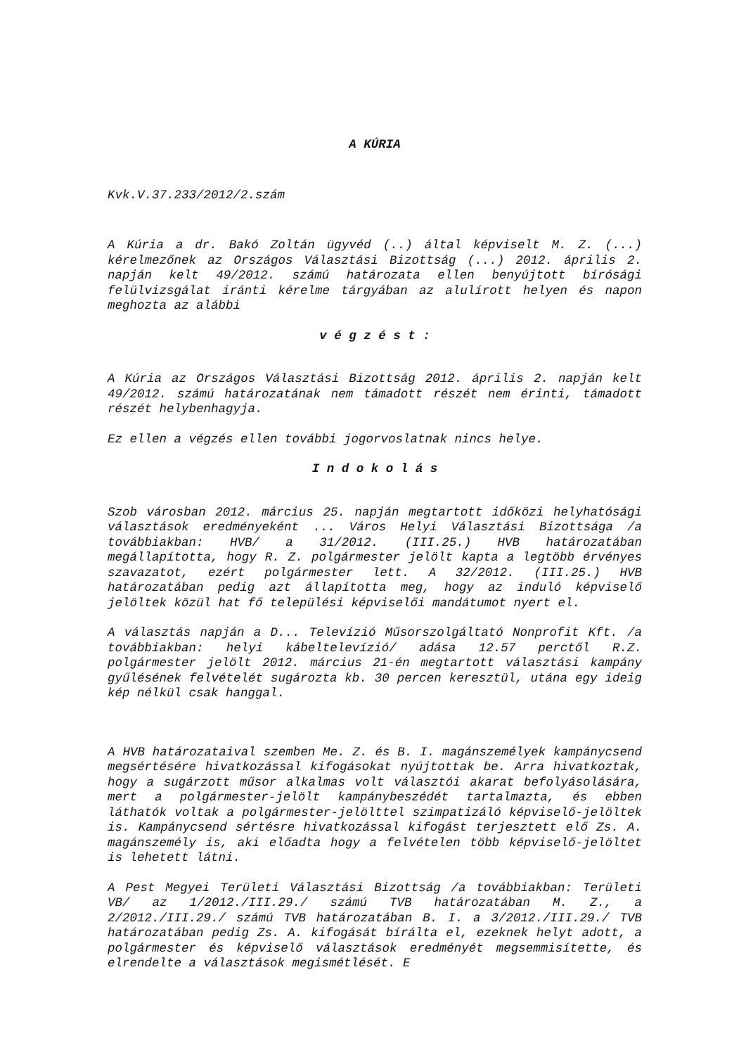A KÚRIA
Kvk.V.37.233/2012/2.szám
A Kúria a dr. Bakó Zoltán ügyvéd (..) által képviselt M. Z. (...) kérelmezőnek az Országos Választási Bizottság (...) 2012. április 2. napján kelt 49/2012. számú határozata ellen benyújtott bírósági felülvizsgálat iránti kérelme tárgyában az alulírott helyen és napon meghozta az alábbi
v é g z é s t :
A Kúria az Országos Választási Bizottság 2012. április 2. napján kelt 49/2012. számú határozatának nem támadott részét nem érinti, támadott részét helybenhagyja.
Ez ellen a végzés ellen további jogorvoslatnak nincs helye.
I n d o k o l á s
Szob városban 2012. március 25. napján megtartott időközi helyhatósági választások eredményeként ... Város Helyi Választási Bizottsága /a továbbiakban: HVB/ a 31/2012. (III.25.) HVB határozatában megállapította, hogy R. Z. polgármester jelölt kapta a legtöbb érvényes szavazatot, ezért polgármester lett. A 32/2012. (III.25.) HVB határozatában pedig azt állapította meg, hogy az induló képviselő jelöltek közül hat fő települési képviselői mandátumot nyert el.
A választás napján a D... Televízió Műsorszolgáltató Nonprofit Kft. /a továbbiakban: helyi kábeltelevízió/ adása 12.57 perctől R.Z. polgármester jelölt 2012. március 21-én megtartott választási kampány gyűlésének felvételét sugározta kb. 30 percen keresztül, utána egy ideig kép nélkül csak hanggal.
A HVB határozataival szemben Me. Z. és B. I. magánszemélyek kampánycsend megsértésére hivatkozással kifogásokat nyújtottak be. Arra hivatkoztak, hogy a sugárzott műsor alkalmas volt választói akarat befolyásolására, mert a polgármester-jelölt kampánybeszédét tartalmazta, és ebben láthatók voltak a polgármester-jelölttel szimpatizáló képviselő-jelöltek is. Kampánycsend sértésre hivatkozással kifogást terjesztett elő Zs. A. magánszemély is, aki előadta hogy a felvételen több képviselő-jelöltet is lehetett látni.
A Pest Megyei Területi Választási Bizottság /a továbbiakban: Területi VB/ az 1/2012./III.29./ számú TVB határozatában M. Z., a 2/2012./III.29./ számú TVB határozatában B. I. a 3/2012./III.29./ TVB határozatában pedig Zs. A. kifogását bírálta el, ezeknek helyt adott, a polgármester és képviselő választások eredményét megsemmisítette, és elrendelte a választások megismétlését. E